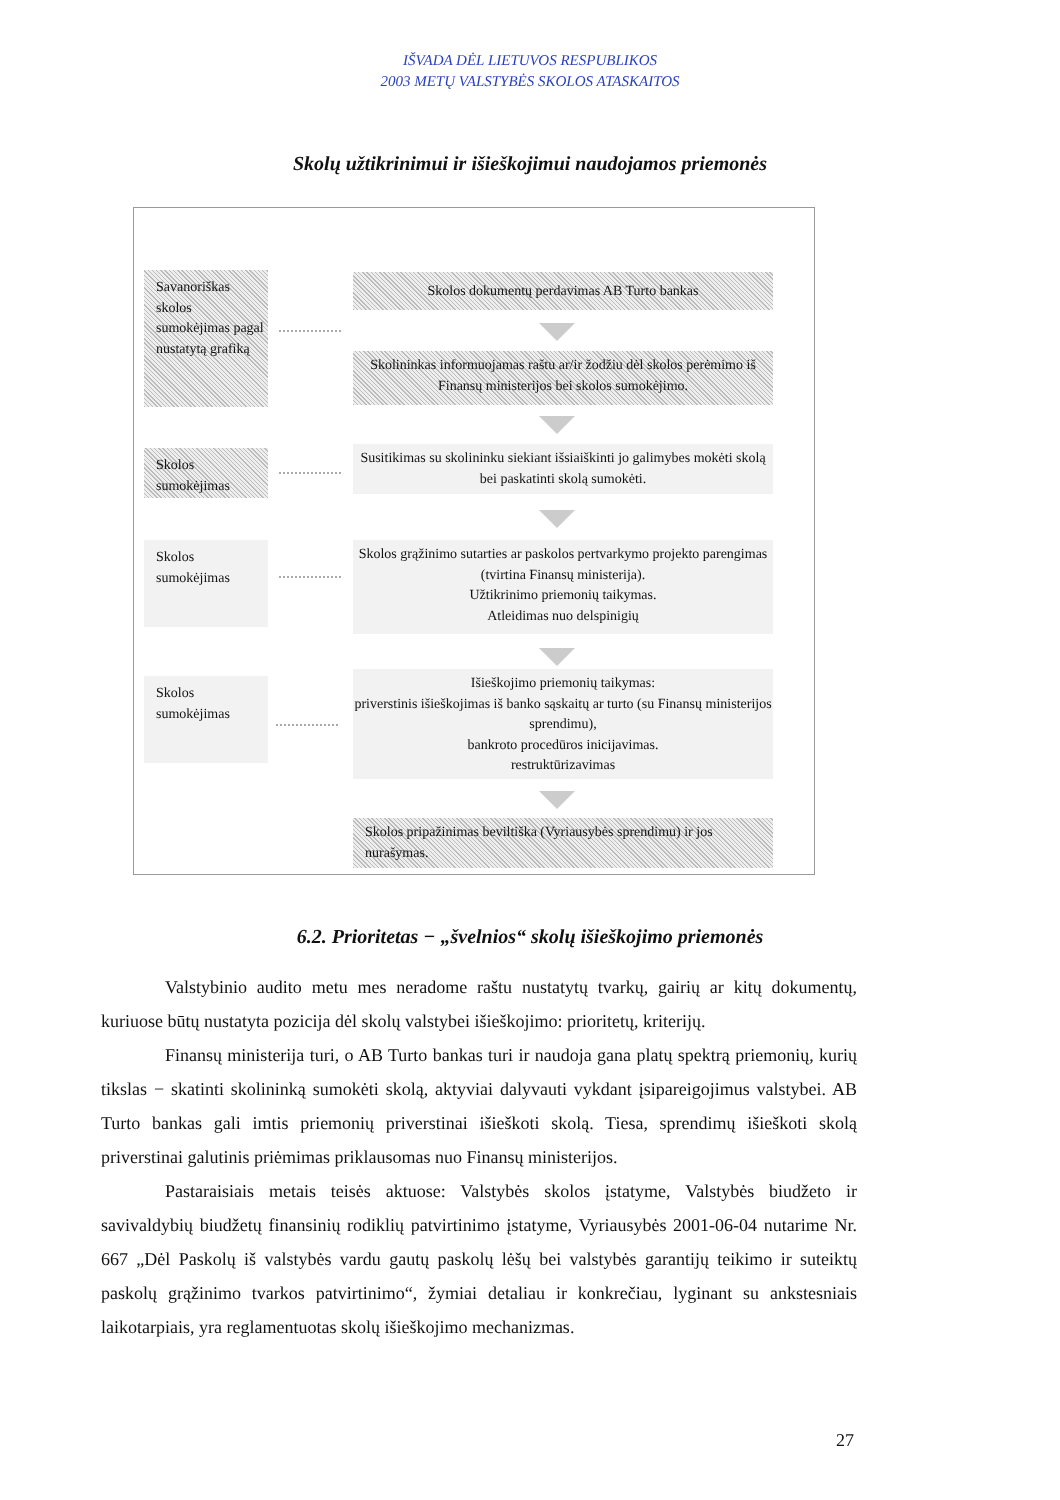IŠVADA DĖL LIETUVOS RESPUBLIKOS
2003 METŲ VALSTYBĖS SKOLOS ATASKAITOS
Skolų užtikrinimui ir išieškojimui naudojamos priemonės
Savanoriškas skolos sumokėjimas pagal nustatytą grafiką
Skolos dokumentų perdavimas AB Turto bankas
Skolininkas informuojamas raštu ar/ir žodžiu dėl skolos perėmimo iš Finansų ministerijos bei skolos sumokėjimo.
Skolos sumokėjimas
Susitikimas su skolininku siekiant išsiaiškinti jo galimybes mokėti skolą bei paskatinti skolą sumokėti.
Skolos sumokėjimas
Skolos grąžinimo sutarties ar paskolos pertvarkymo projekto parengimas (tvirtina Finansų ministerija).
Užtikrinimo priemonių taikymas.
Atleidimas nuo delspinigių
Skolos sumokėjimas
Išieškojimo priemonių taikymas:
priverstinis išieškojimas iš banko sąskaitų ar turto (su Finansų ministerijos sprendimu),
bankroto procedūros inicijavimas.
restruktūrizavimas
Skolos pripažinimas beviltiška (Vyriausybės sprendimu) ir jos nurašymas.
6.2. Prioritetas − „švelnios“ skolų išieškojimo priemonės
Valstybinio audito metu mes neradome raštu nustatytų tvarkų, gairių ar kitų dokumentų, kuriuose būtų nustatyta pozicija dėl skolų valstybei išieškojimo: prioritetų, kriterijų.
Finansų ministerija turi, o AB Turto bankas turi ir naudoja gana platų spektrą priemonių, kurių tikslas − skatinti skolininką sumokėti skolą, aktyviai dalyvauti vykdant įsipareigojimus valstybei. AB Turto bankas gali imtis priemonių priverstinai išieškoti skolą. Tiesa, sprendimų išieškoti skolą priverstinai galutinis priėmimas priklausomas nuo Finansų ministerijos.
Pastaraisiais metais teisės aktuose: Valstybės skolos įstatyme, Valstybės biudžeto ir savivaldybių biudžetų finansinių rodiklių patvirtinimo įstatyme, Vyriausybės 2001-06-04 nutarime Nr. 667 „Dėl Paskolų iš valstybės vardu gautų paskolų lėšų bei valstybės garantijų teikimo ir suteiktų paskolų grąžinimo tvarkos patvirtinimo“, žymiai detaliau ir konkrečiau, lyginant su ankstesniais laikotarpiais, yra reglamentuotas skolų išieškojimo mechanizmas.
27